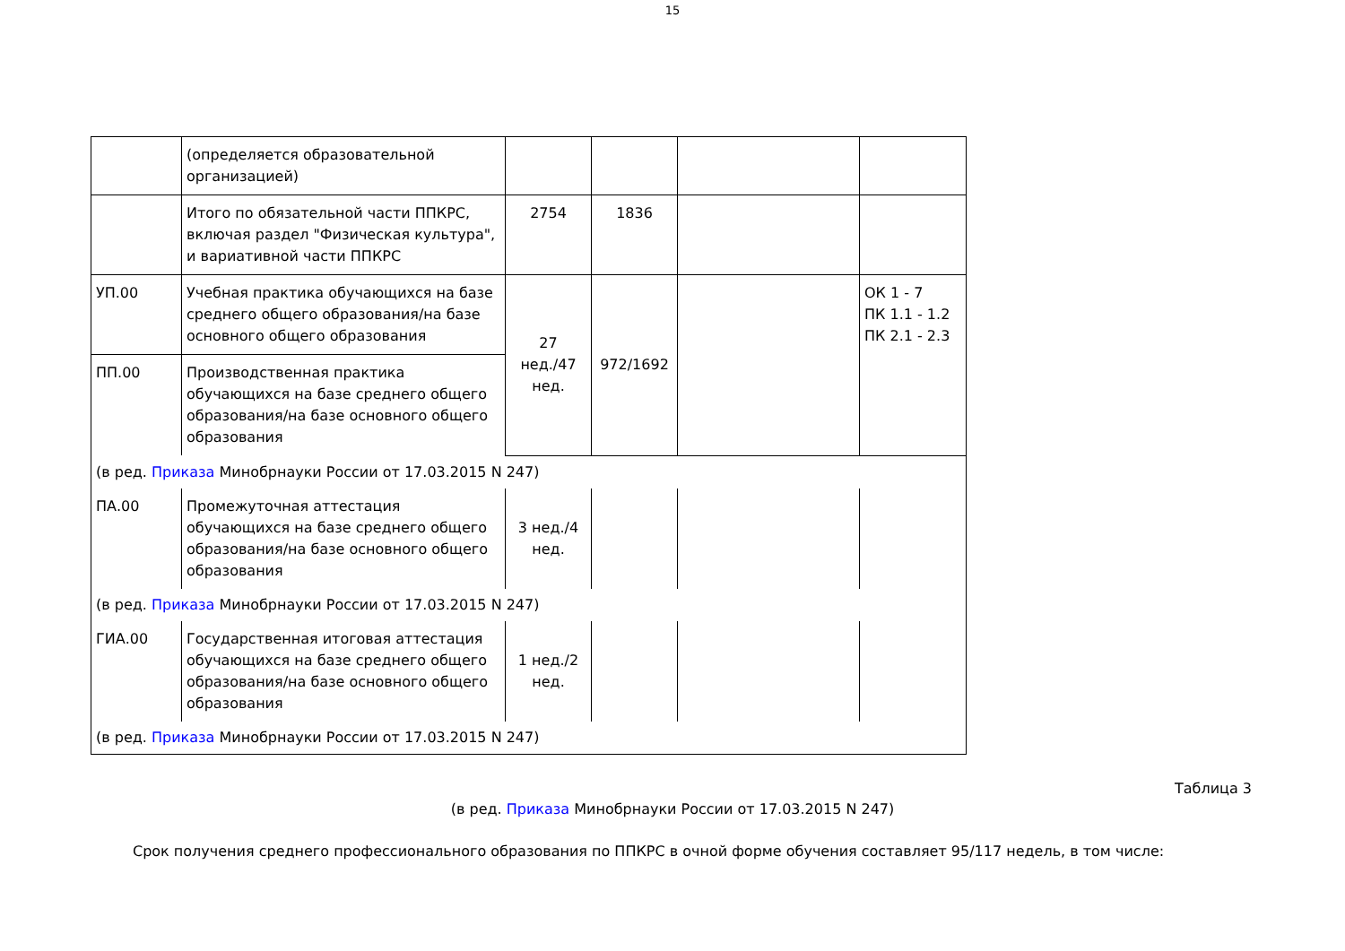15
| | (определяется образовательной организацией) | | | | |
| | Итого по обязательной части ППКРС, включая раздел "Физическая культура", и вариативной части ППКРС | 2754 | 1836 | | |
| УП.00 | Учебная практика обучающихся на базе среднего общего образования/на базе основного общего образования | 27 нед./47 нед. | 972/1692 | | ОК 1 - 7 ПК 1.1 - 1.2 ПК 2.1 - 2.3 |
| ПП.00 | Производственная практика обучающихся на базе среднего общего образования/на базе основного общего образования | | | | |
| (в ред. Приказа Минобрнауки России от 17.03.2015 N 247) | | | | | |
| ПА.00 | Промежуточная аттестация обучающихся на базе среднего общего образования/на базе основного общего образования | 3 нед./4 нед. | | | |
| (в ред. Приказа Минобрнауки России от 17.03.2015 N 247) | | | | | |
| ГИА.00 | Государственная итоговая аттестация обучающихся на базе среднего общего образования/на базе основного общего образования | 1 нед./2 нед. | | | |
| (в ред. Приказа Минобрнауки России от 17.03.2015 N 247) | | | | | |
Таблица 3
(в ред. Приказа Минобрнауки России от 17.03.2015 N 247)
Срок получения среднего профессионального образования по ППКРС в очной форме обучения составляет 95/117 недель, в том числе: